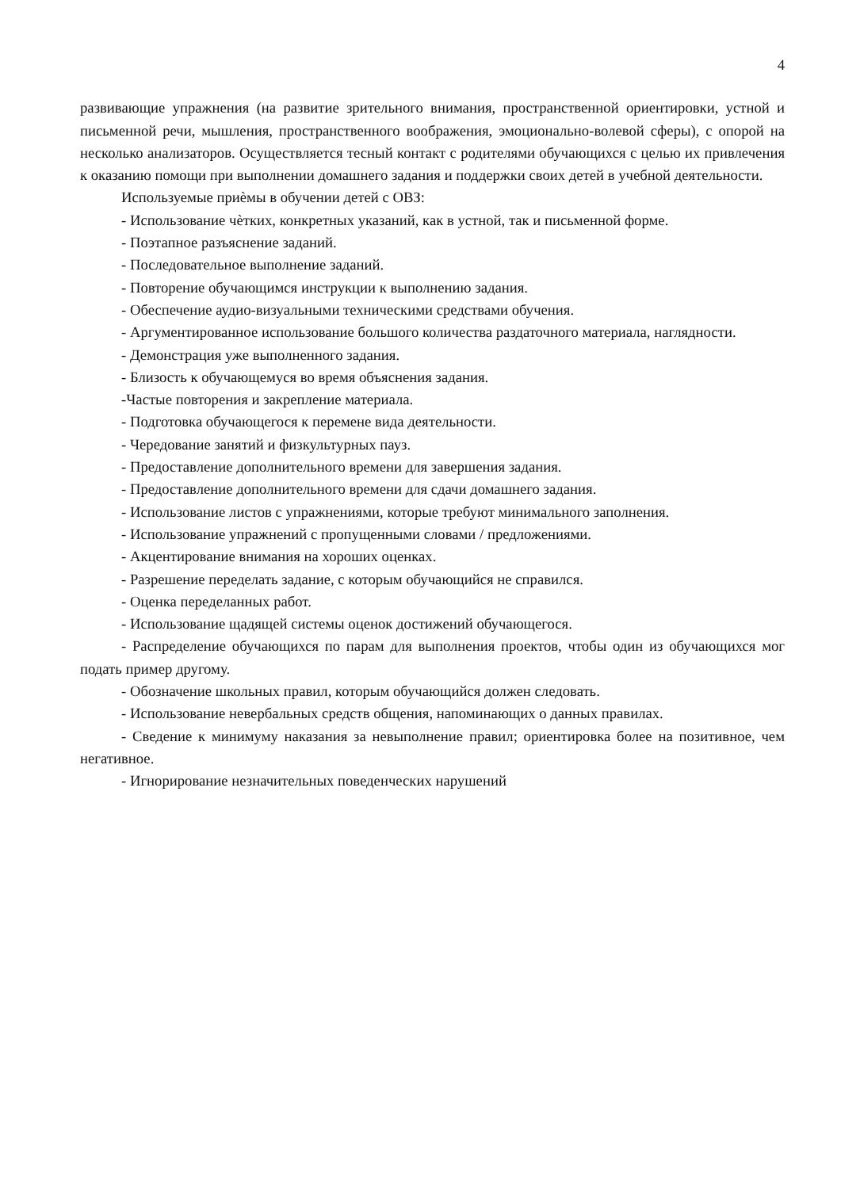4
развивающие упражнения (на развитие зрительного внимания, пространственной ориентировки, устной и письменной речи, мышления, пространственного воображения, эмоционально-волевой сферы), с опорой на несколько анализаторов. Осуществляется тесный контакт с родителями обучающихся с целью их привлечения к оказанию помощи при выполнении домашнего задания и поддержки своих детей в учебной деятельности.
Используемые приѐмы в обучении детей с ОВЗ:
- Использование чѐтких, конкретных указаний, как в устной, так и письменной форме.
- Поэтапное разъяснение заданий.
- Последовательное выполнение заданий.
- Повторение обучающимся инструкции к выполнению задания.
- Обеспечение аудио-визуальными техническими средствами обучения.
- Аргументированное использование большого количества раздаточного материала, наглядности.
- Демонстрация уже выполненного задания.
- Близость к обучающемуся во время объяснения задания.
-Частые повторения и закрепление материала.
- Подготовка обучающегося к перемене вида деятельности.
- Чередование занятий и физкультурных пауз.
- Предоставление дополнительного времени для завершения задания.
- Предоставление дополнительного времени для сдачи домашнего задания.
- Использование листов с упражнениями, которые требуют минимального заполнения.
- Использование упражнений с пропущенными словами / предложениями.
- Акцентирование внимания на хороших оценках.
- Разрешение переделать задание, с которым обучающийся не справился.
- Оценка переделанных работ.
- Использование щадящей системы оценок достижений обучающегося.
- Распределение обучающихся по парам для выполнения проектов, чтобы один из обучающихся мог подать пример другому.
- Обозначение школьных правил, которым обучающийся должен следовать.
- Использование невербальных средств общения, напоминающих о данных правилах.
- Сведение к минимуму наказания за невыполнение правил; ориентировка более на позитивное, чем негативное.
- Игнорирование незначительных поведенческих нарушений